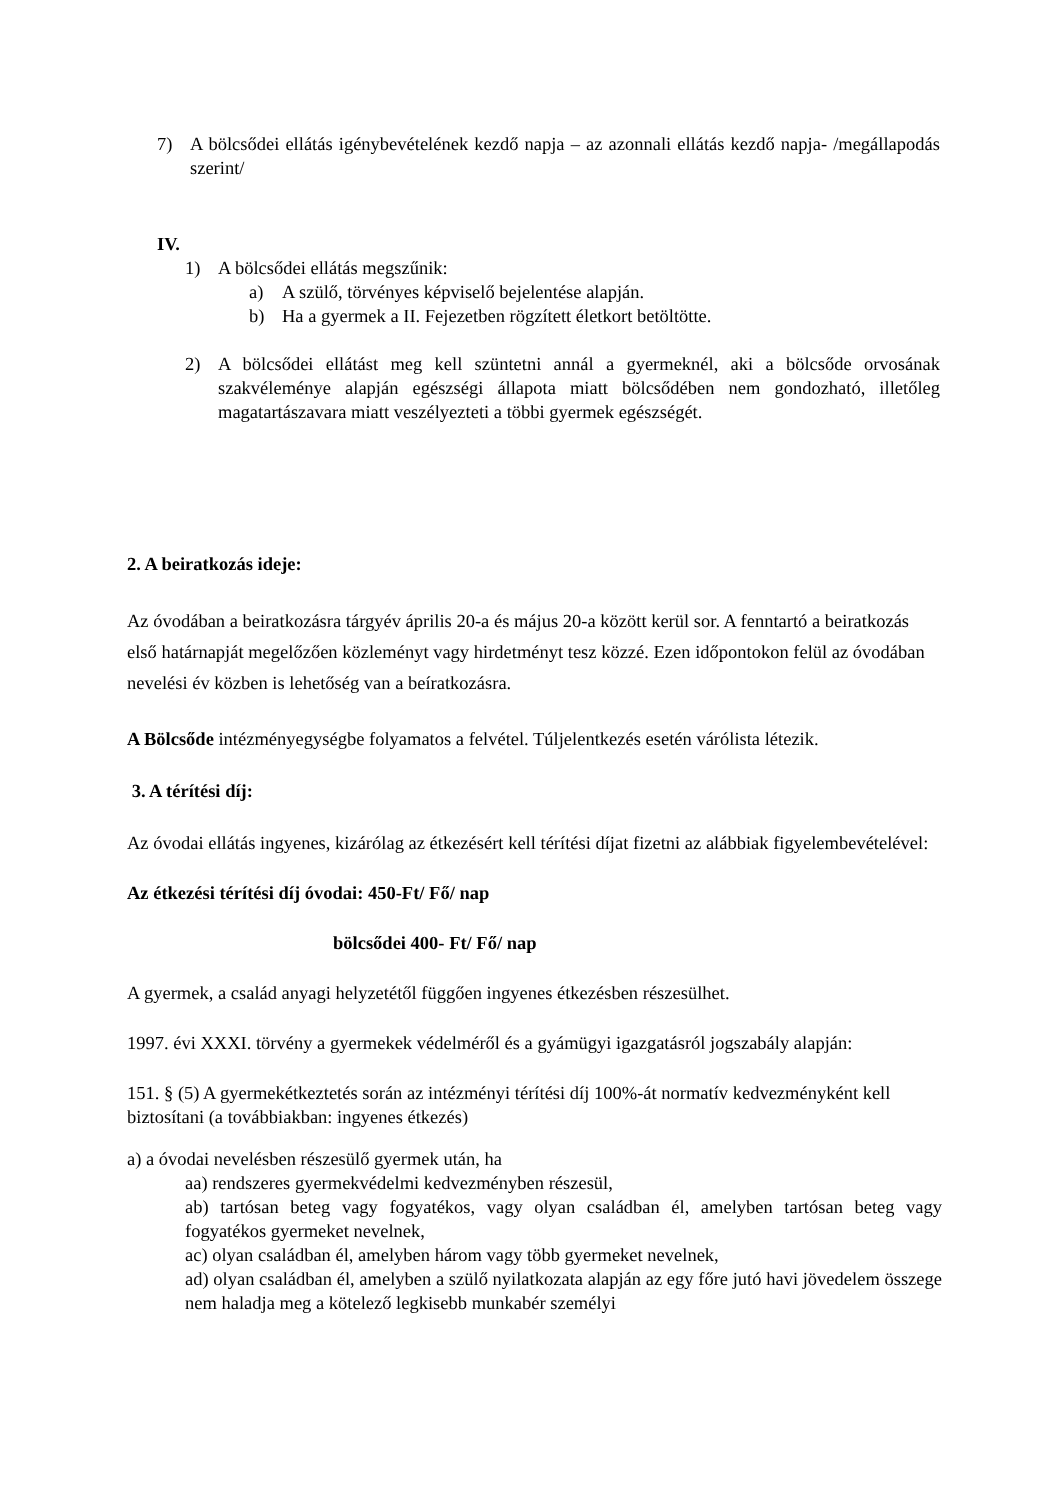7) A bölcsődei ellátás igénybevételének kezdő napja – az azonnali ellátás kezdő napja- /megállapodás szerint/
IV.
1) A bölcsődei ellátás megszűnik:
a) A szülő, törvényes képviselő bejelentése alapján.
b) Ha a gyermek a II. Fejezetben rögzített életkort betöltötte.
2) A bölcsődei ellátást meg kell szüntetni annál a gyermeknél, aki a bölcsőde orvosának szakvéleménye alapján egészségi állapota miatt bölcsődében nem gondozható, illetőleg magatartászavara miatt veszélyezteti a többi gyermek egészségét.
2. A beiratkozás ideje:
Az óvodában a beiratkozásra tárgyév április 20-a és május 20-a között kerül sor. A fenntartó a beiratkozás első határnapját megelőzően közleményt vagy hirdetményt tesz közzé. Ezen időpontokon felül az óvodában nevelési év közben is lehetőség van a beíratkozásra.
A Bölcsőde intézményegységbe folyamatos a felvétel. Túljelentkezés esetén várólista létezik.
3. A térítési díj:
Az óvodai ellátás ingyenes, kizárólag az étkezésért kell térítési díjat fizetni az alábbiak figyelembevételével:
Az étkezési térítési díj óvodai: 450-Ft/ Fő/ nap
bölcsődei 400- Ft/ Fő/ nap
A gyermek, a család anyagi helyzetétől függően ingyenes étkezésben részesülhet.
1997. évi XXXI. törvény a gyermekek védelméről és a gyámügyi igazgatásról jogszabály alapján:
151. § (5) A gyermekétkeztetés során az intézményi térítési díj 100%-át normatív kedvezményként kell biztosítani (a továbbiakban: ingyenes étkezés)
a) a óvodai nevelésben részesülő gyermek után, ha
aa) rendszeres gyermekvédelmi kedvezményben részesül,
ab) tartósan beteg vagy fogyatékos, vagy olyan családban él, amelyben tartósan beteg vagy fogyatékos gyermeket nevelnek,
ac) olyan családban él, amelyben három vagy több gyermeket nevelnek,
ad) olyan családban él, amelyben a szülő nyilatkozata alapján az egy főre jutó havi jövedelem összege nem haladja meg a kötelező legkisebb munkabér személyi